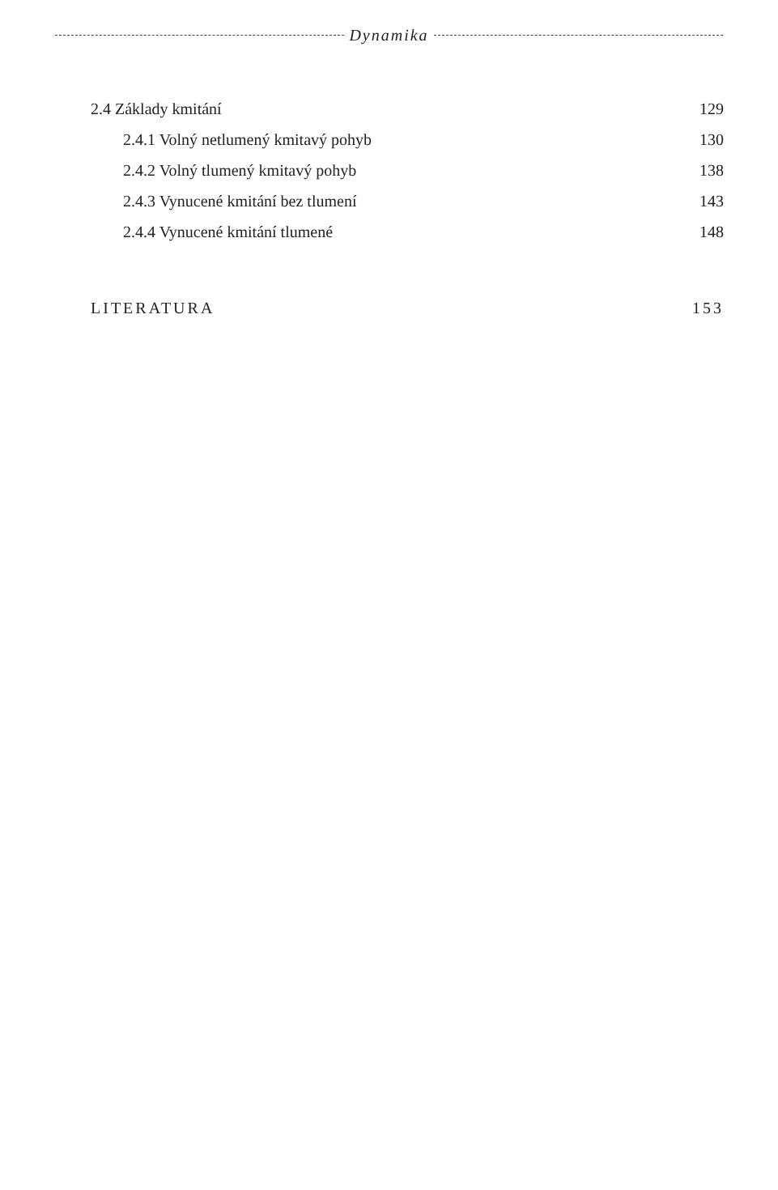Dynamika
2.4 Základy kmitání 129
2.4.1 Volný netlumený kmitavý pohyb 130
2.4.2 Volný tlumený kmitavý pohyb 138
2.4.3 Vynucené kmitání bez tlumení 143
2.4.4 Vynucené kmitání tlumené 148
LITERATURA 153